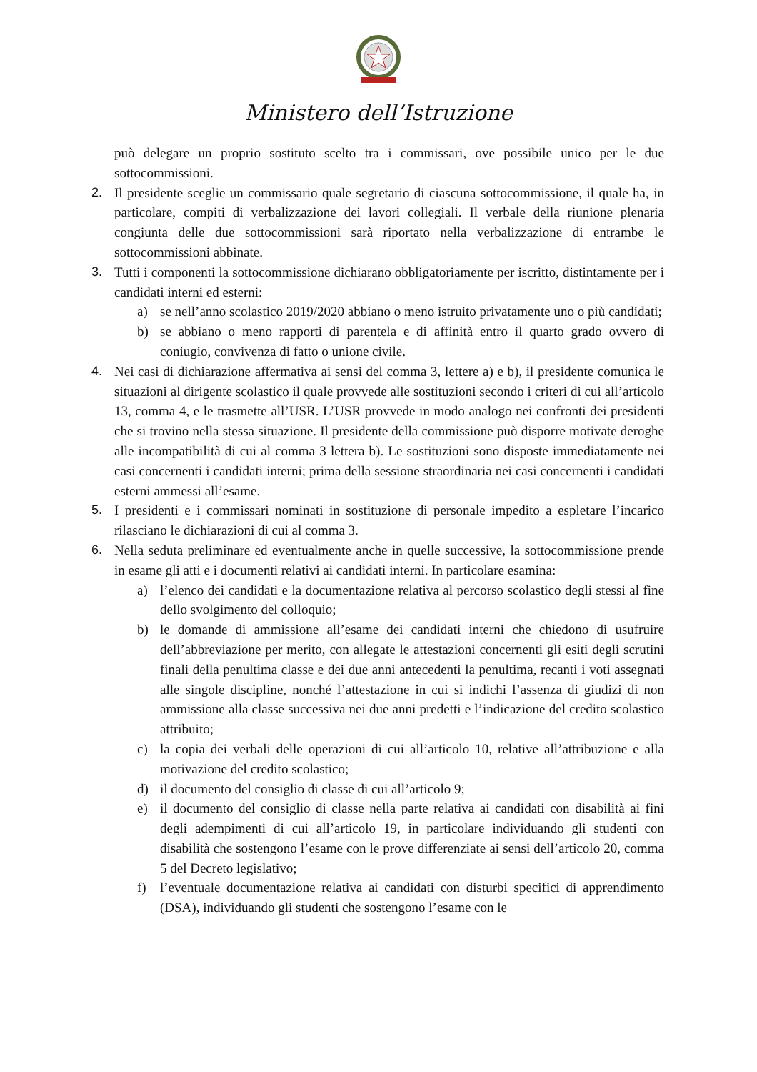Ministero dell’Istruzione
può delegare un proprio sostituto scelto tra i commissari, ove possibile unico per le due sottocommissioni.
2. Il presidente sceglie un commissario quale segretario di ciascuna sottocommissione, il quale ha, in particolare, compiti di verbalizzazione dei lavori collegiali. Il verbale della riunione plenaria congiunta delle due sottocommissioni sarà riportato nella verbalizzazione di entrambe le sottocommissioni abbinate.
3. Tutti i componenti la sottocommissione dichiarano obbligatoriamente per iscritto, distintamente per i candidati interni ed esterni:
a) se nell’anno scolastico 2019/2020 abbiano o meno istruito privatamente uno o più candidati;
b) se abbiano o meno rapporti di parentela e di affinità entro il quarto grado ovvero di coniugio, convivenza di fatto o unione civile.
4. Nei casi di dichiarazione affermativa ai sensi del comma 3, lettere a) e b), il presidente comunica le situazioni al dirigente scolastico il quale provvede alle sostituzioni secondo i criteri di cui all’articolo 13, comma 4, e le trasmette all’USR. L’USR provvede in modo analogo nei confronti dei presidenti che si trovino nella stessa situazione. Il presidente della commissione può disporre motivate deroghe alle incompatibilità di cui al comma 3 lettera b). Le sostituzioni sono disposte immediatamente nei casi concernenti i candidati interni; prima della sessione straordinaria nei casi concernenti i candidati esterni ammessi all’esame.
5. I presidenti e i commissari nominati in sostituzione di personale impedito a espletare l’incarico rilasciano le dichiarazioni di cui al comma 3.
6. Nella seduta preliminare ed eventualmente anche in quelle successive, la sottocommissione prende in esame gli atti e i documenti relativi ai candidati interni. In particolare esamina:
a) l’elenco dei candidati e la documentazione relativa al percorso scolastico degli stessi al fine dello svolgimento del colloquio;
b) le domande di ammissione all’esame dei candidati interni che chiedono di usufruire dell’abbreviazione per merito, con allegate le attestazioni concernenti gli esiti degli scrutini finali della penultima classe e dei due anni antecedenti la penultima, recanti i voti assegnati alle singole discipline, nonché l’attestazione in cui si indichi l’assenza di giudizi di non ammissione alla classe successiva nei due anni predetti e l’indicazione del credito scolastico attribuito;
c) la copia dei verbali delle operazioni di cui all’articolo 10, relative all’attribuzione e alla motivazione del credito scolastico;
d) il documento del consiglio di classe di cui all’articolo 9;
e) il documento del consiglio di classe nella parte relativa ai candidati con disabilità ai fini degli adempimenti di cui all’articolo 19, in particolare individuando gli studenti con disabilità che sostengono l’esame con le prove differenziate ai sensi dell’articolo 20, comma 5 del Decreto legislativo;
f) l’eventuale documentazione relativa ai candidati con disturbi specifici di apprendimento (DSA), individuando gli studenti che sostengono l’esame con le